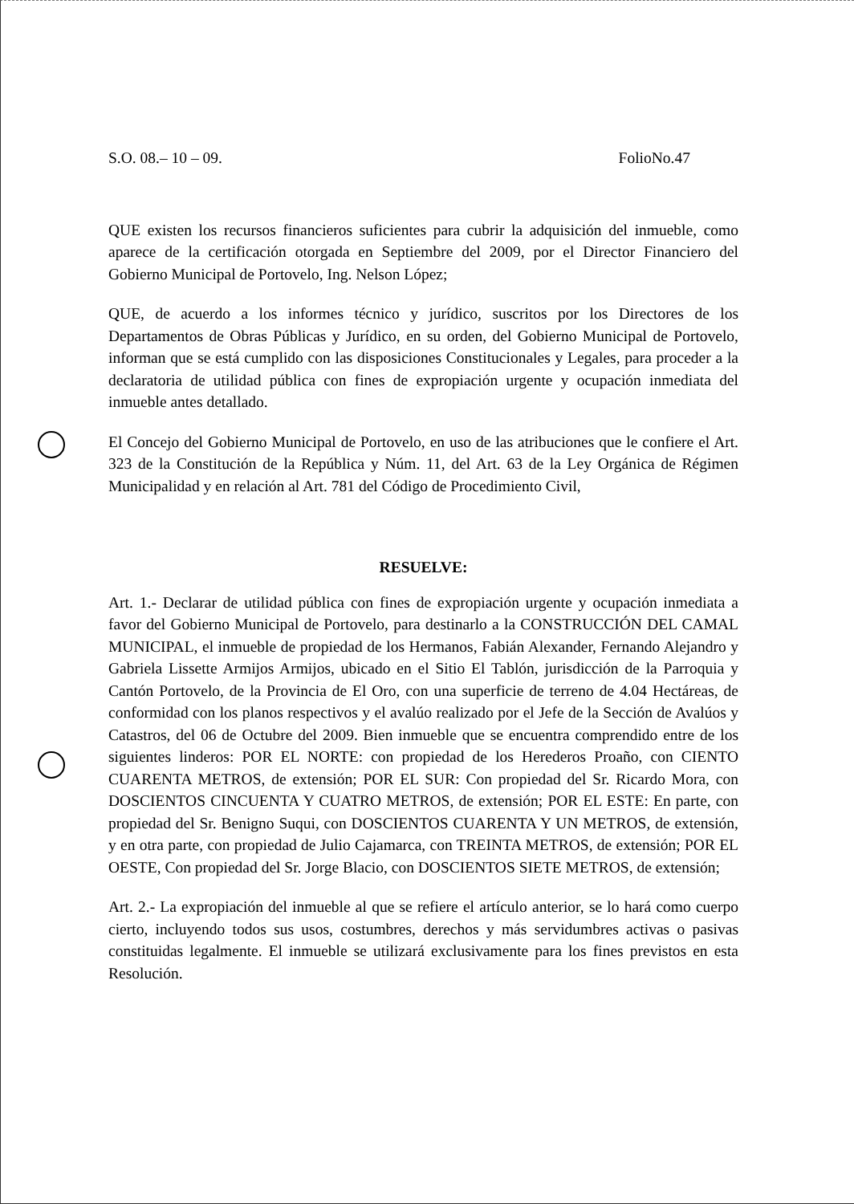S.O. 08.– 10 – 09. FolioNo.47
QUE existen los recursos financieros suficientes para cubrir la adquisición del inmueble, como aparece de la certificación otorgada en Septiembre del 2009, por el Director Financiero del Gobierno Municipal de Portovelo, Ing. Nelson López;
QUE, de acuerdo a los informes técnico y jurídico, suscritos por los Directores de los Departamentos de Obras Públicas y Jurídico, en su orden, del Gobierno Municipal de Portovelo, informan que se está cumplido con las disposiciones Constitucionales y Legales, para proceder a la declaratoria de utilidad pública con fines de expropiación urgente y ocupación inmediata del inmueble antes detallado.
El Concejo del Gobierno Municipal de Portovelo, en uso de las atribuciones que le confiere el Art. 323 de la Constitución de la República y Núm. 11, del Art. 63 de la Ley Orgánica de Régimen Municipalidad y en relación al Art. 781 del Código de Procedimiento Civil,
RESUELVE:
Art. 1.- Declarar de utilidad pública con fines de expropiación urgente y ocupación inmediata a favor del Gobierno Municipal de Portovelo, para destinarlo a la CONSTRUCCIÓN DEL CAMAL MUNICIPAL, el inmueble de propiedad de los Hermanos, Fabián Alexander, Fernando Alejandro y Gabriela Lissette Armijos Armijos, ubicado en el Sitio El Tablón, jurisdicción de la Parroquia y Cantón Portovelo, de la Provincia de El Oro, con una superficie de terreno de 4.04 Hectáreas, de conformidad con los planos respectivos y el avalúo realizado por el Jefe de la Sección de Avalúos y Catastros, del 06 de Octubre del 2009. Bien inmueble que se encuentra comprendido entre de los siguientes linderos: POR EL NORTE: con propiedad de los Herederos Proaño, con CIENTO CUARENTA METROS, de extensión; POR EL SUR: Con propiedad del Sr. Ricardo Mora, con DOSCIENTOS CINCUENTA Y CUATRO METROS, de extensión; POR EL ESTE: En parte, con propiedad del Sr. Benigno Suqui, con DOSCIENTOS CUARENTA Y UN METROS, de extensión, y en otra parte, con propiedad de Julio Cajamarca, con TREINTA METROS, de extensión; POR EL OESTE, Con propiedad del Sr. Jorge Blacio, con DOSCIENTOS SIETE METROS, de extensión;
Art. 2.- La expropiación del inmueble al que se refiere el artículo anterior, se lo hará como cuerpo cierto, incluyendo todos sus usos, costumbres, derechos y más servidumbres activas o pasivas constituidas legalmente. El inmueble se utilizará exclusivamente para los fines previstos en esta Resolución.